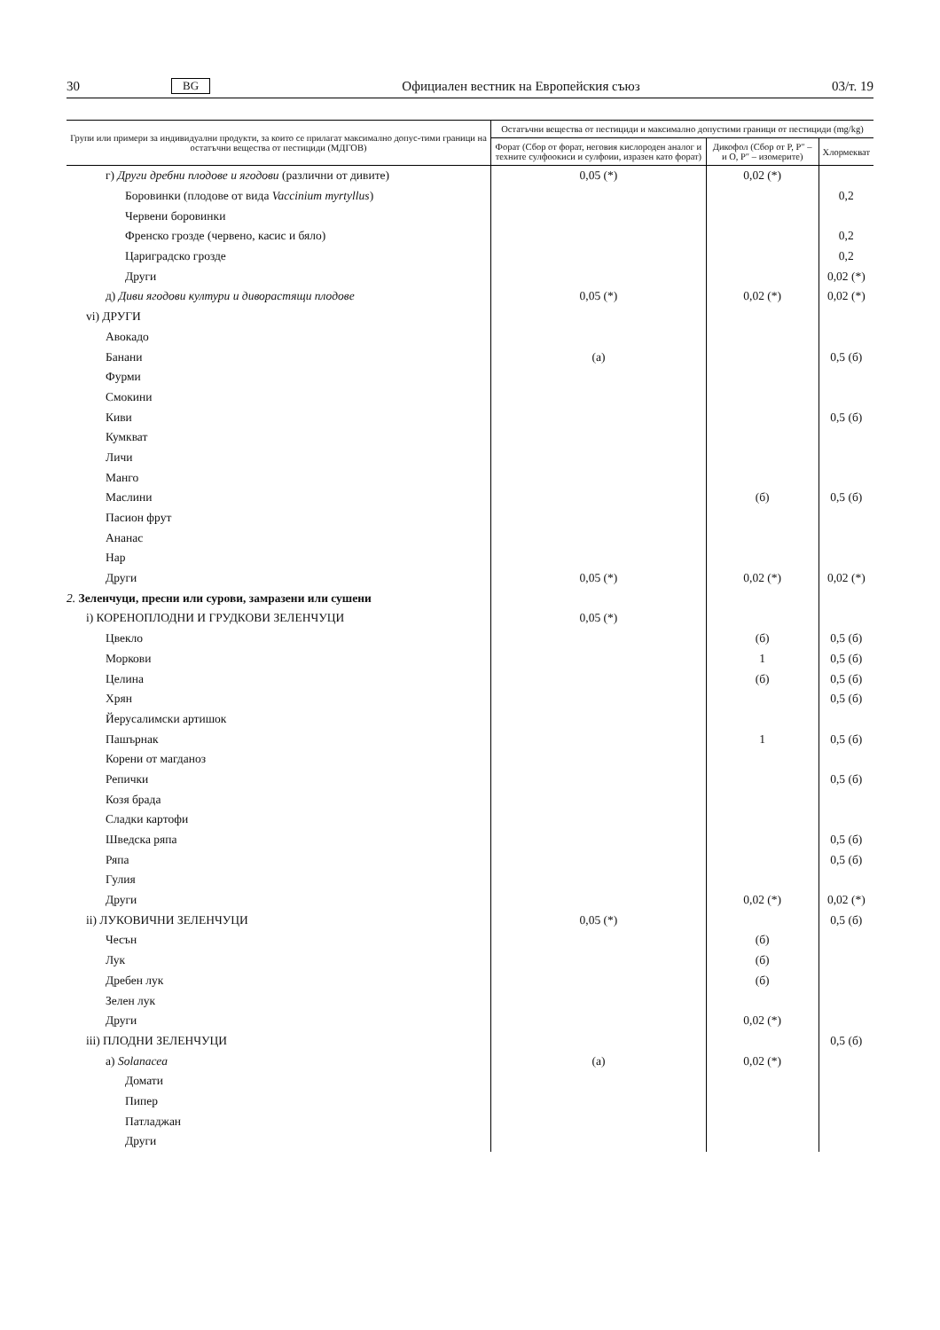30 BG Официален вестник на Европейския съюз 03/т. 19
| Групи или примери за индивидуални продукти, за които се прилагат максимално допус-тими граници на остатъчни вещества от пестициди (МДГОВ) | Остатъчни вещества от пестициди и максимално допустими граници от пестициди (mg/kg) | | |
| --- | --- | --- | --- |
| | Форат (Сбор от форат, неговия кислороден аналог и техните сулфоокиси и сулфоии, изразен като форат) | Дикофол (Сбор от P, P″ – и O, P″ – изомерите) | Хлормекват |
| г) Други дребни плодове и ягодови (различни от дивите) | 0,05 (*) | 0,02 (*) | |
| Боровинки (плодове от вида Vaccinium myrtyllus ) | | | 0,2 |
| Червени боровинки | | | |
| Френско грозде (червено, касис и бяло) | | | 0,2 |
| Цариградско грозде | | | 0,2 |
| Други | | | 0,02 (*) |
| д) Диви ягодови култури и диворастящи плодове | 0,05 (*) | 0,02 (*) | 0,02 (*) |
| vi) ДРУГИ | | | |
| Авокадо | | | |
| Банани | (а) | | 0,5 (б) |
| Фурми | | | |
| Смокини | | | |
| Киви | | | 0,5 (б) |
| Кумкват | | | |
| Личи | | | |
| Манго | | | |
| Маслини | | (б) | 0,5 (б) |
| Пасион фрут | | | |
| Ананас | | | |
| Нар | | | |
| Други | 0,05 (*) | 0,02 (*) | 0,02 (*) |
| 2. Зеленчуци, пресни или сурови, замразени или сушени | | | |
| i) КОРЕНОПЛОДНИ И ГРУДКОВИ ЗЕЛЕНЧУЦИ | 0,05 (*) | | |
| Цвекло | | (б) | 0,5 (б) |
| Моркови | | 1 | 0,5 (б) |
| Целина | | (б) | 0,5 (б) |
| Хрян | | | 0,5 (б) |
| Йерусалимски артишок | | | |
| Пашърнак | | 1 | 0,5 (б) |
| Корени от магданоз | | | |
| Репички | | | 0,5 (б) |
| Козя брада | | | |
| Сладки картофи | | | |
| Шведска ряпа | | | 0,5 (б) |
| Ряпа | | | 0,5 (б) |
| Гулия | | | |
| Други | | 0,02 (*) | 0,02 (*) |
| ii) ЛУКОВИЧНИ ЗЕЛЕНЧУЦИ | 0,05 (*) | | 0,5 (б) |
| Чесън | | (б) | |
| Лук | | (б) | |
| Дребен лук | | (б) | |
| Зелен лук | | | |
| Други | | 0,02 (*) | |
| iii) ПЛОДНИ ЗЕЛЕНЧУЦИ | | | 0,5 (б) |
| а) Solanacea | (а) | 0,02 (*) | |
| Домати | | | |
| Пипер | | | |
| Патладжан | | | |
| Други | | | |